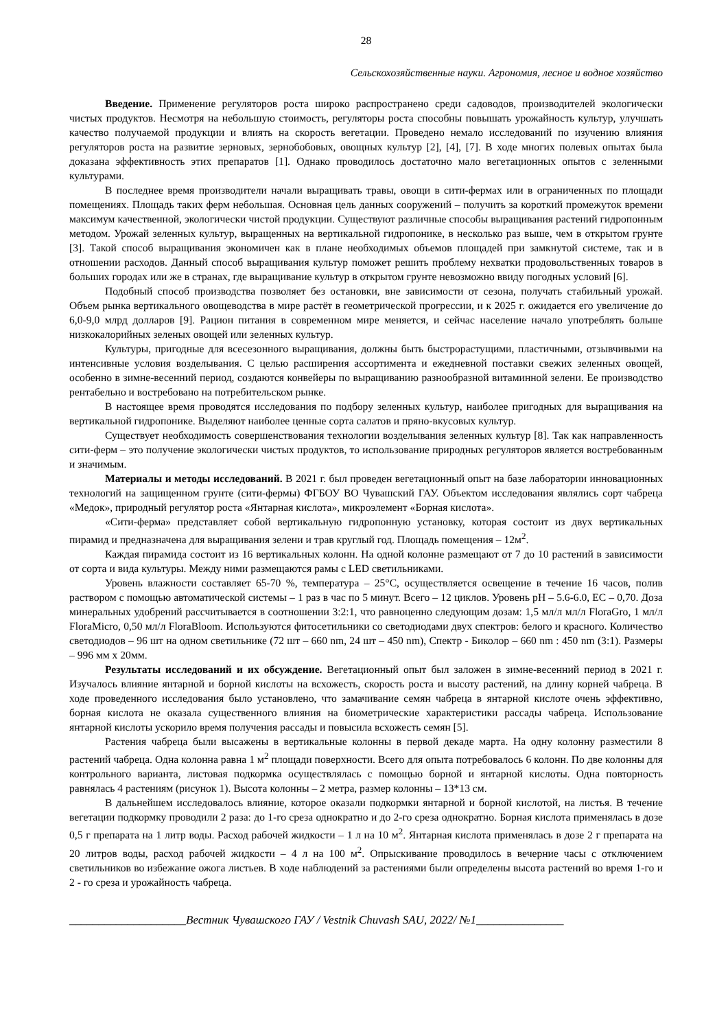28
Сельскохозяйственные науки. Агрономия, лесное и водное хозяйство
Введение. Применение регуляторов роста широко распространено среди садоводов, производителей экологически чистых продуктов. Несмотря на небольшую стоимость, регуляторы роста способны повышать урожайность культур, улучшать качество получаемой продукции и влиять на скорость вегетации. Проведено немало исследований по изучению влияния регуляторов роста на развитие зерновых, зернобобовых, овощных культур [2], [4], [7]. В ходе многих полевых опытах была доказана эффективность этих препаратов [1]. Однако проводилось достаточно мало вегетационных опытов с зеленными культурами.
В последнее время производители начали выращивать травы, овощи в сити-фермах или в ограниченных по площади помещениях. Площадь таких ферм небольшая. Основная цель данных сооружений – получить за короткий промежуток времени максимум качественной, экологически чистой продукции. Существуют различные способы выращивания растений гидропонным методом. Урожай зеленных культур, выращенных на вертикальной гидропонике, в несколько раз выше, чем в открытом грунте [3]. Такой способ выращивания экономичен как в плане необходимых объемов площадей при замкнутой системе, так и в отношении расходов. Данный способ выращивания культур поможет решить проблему нехватки продовольственных товаров в больших городах или же в странах, где выращивание культур в открытом грунте невозможно ввиду погодных условий [6].
Подобный способ производства позволяет без остановки, вне зависимости от сезона, получать стабильный урожай. Объем рынка вертикального овощеводства в мире растёт в геометрической прогрессии, и к 2025 г. ожидается его увеличение до 6,0-9,0 млрд долларов [9]. Рацион питания в современном мире меняется, и сейчас население начало употреблять больше низкокалорийных зеленых овощей или зеленных культур.
Культуры, пригодные для всесезонного выращивания, должны быть быстрорастущими, пластичными, отзывчивыми на интенсивные условия возделывания. С целью расширения ассортимента и ежедневной поставки свежих зеленных овощей, особенно в зимне-весенний период, создаются конвейеры по выращиванию разнообразной витаминной зелени. Ее производство рентабельно и востребовано на потребительском рынке.
В настоящее время проводятся исследования по подбору зеленных культур, наиболее пригодных для выращивания на вертикальной гидропонике. Выделяют наиболее ценные сорта салатов и пряно-вкусовых культур.
Существует необходимость совершенствования технологии возделывания зеленных культур [8]. Так как направленность сити-ферм – это получение экологически чистых продуктов, то использование природных регуляторов является востребованным и значимым.
Материалы и методы исследований. В 2021 г. был проведен вегетационный опыт на базе лаборатории инновационных технологий на защищенном грунте (сити-фермы) ФГБОУ ВО Чувашский ГАУ. Объектом исследования являлись сорт чабреца «Медок», природный регулятор роста «Янтарная кислота», микроэлемент «Борная кислота».
«Сити-ферма» представляет собой вертикальную гидропонную установку, которая состоит из двух вертикальных пирамид и предназначена для выращивания зелени и трав круглый год. Площадь помещения – 12м<sup>2</sup>.
Каждая пирамида состоит из 16 вертикальных колонн. На одной колонне размещают от 7 до 10 растений в зависимости от сорта и вида культуры. Между ними размещаются рамы с LED светильниками.
Уровень влажности составляет 65-70 %, температура – 25°С, осуществляется освещение в течение 16 часов, полив раствором с помощью автоматической системы – 1 раз в час по 5 минут. Всего – 12 циклов. Уровень рН – 5.6-6.0, ЕС – 0,70. Доза минеральных удобрений рассчитывается в соотношении 3:2:1, что равноценно следующим дозам: 1,5 мл/л мл/л FloraGro, 1 мл/л FloraMicro, 0,50 мл/л FloraBloom. Используются фитосетильники со светодиодами двух спектров: белого и красного. Количество светодиодов – 96 шт на одном светильнике (72 шт – 660 nm, 24 шт – 450 nm), Спектр - Биколор – 660 nm : 450 nm (3:1). Размеры – 996 мм х 20мм.
Результаты исследований и их обсуждение. Вегетационный опыт был заложен в зимне-весенний период в 2021 г. Изучалось влияние янтарной и борной кислоты на всхожесть, скорость роста и высоту растений, на длину корней чабреца. В ходе проведенного исследования было установлено, что замачивание семян чабреца в янтарной кислоте очень эффективно, борная кислота не оказала существенного влияния на биометрические характеристики рассады чабреца. Использование янтарной кислоты ускорило время получения рассады и повысила всхожесть семян [5].
Растения чабреца были высажены в вертикальные колонны в первой декаде марта. На одну колонну разместили 8 растений чабреца. Одна колонна равна 1 м<sup>2</sup> площади поверхности. Всего для опыта потребовалось 6 колонн. По две колонны для контрольного варианта, листовая подкормка осуществлялась с помощью борной и янтарной кислоты. Одна повторность равнялась 4 растениям (рисунок 1). Высота колонны – 2 метра, размер колонны – 13*13 см.
В дальнейшем исследовалось влияние, которое оказали подкормки янтарной и борной кислотой, на листья. В течение вегетации подкормку проводили 2 раза: до 1-го среза однократно и до 2-го среза однократно. Борная кислота применялась в дозе 0,5 г препарата на 1 литр воды. Расход рабочей жидкости – 1 л на 10 м<sup>2</sup>. Янтарная кислота применялась в дозе 2 г препарата на 20 литров воды, расход рабочей жидкости – 4 л на 100 м<sup>2</sup>. Опрыскивание проводилось в вечерние часы с отключением светильников во избежание ожога листьев. В ходе наблюдений за растениями были определены высота растений во время 1-го и 2 - го среза и урожайность чабреца.
____________________Вестник Чувашского ГАУ / Vestnik Chuvash SAU, 2022/ №1_______________